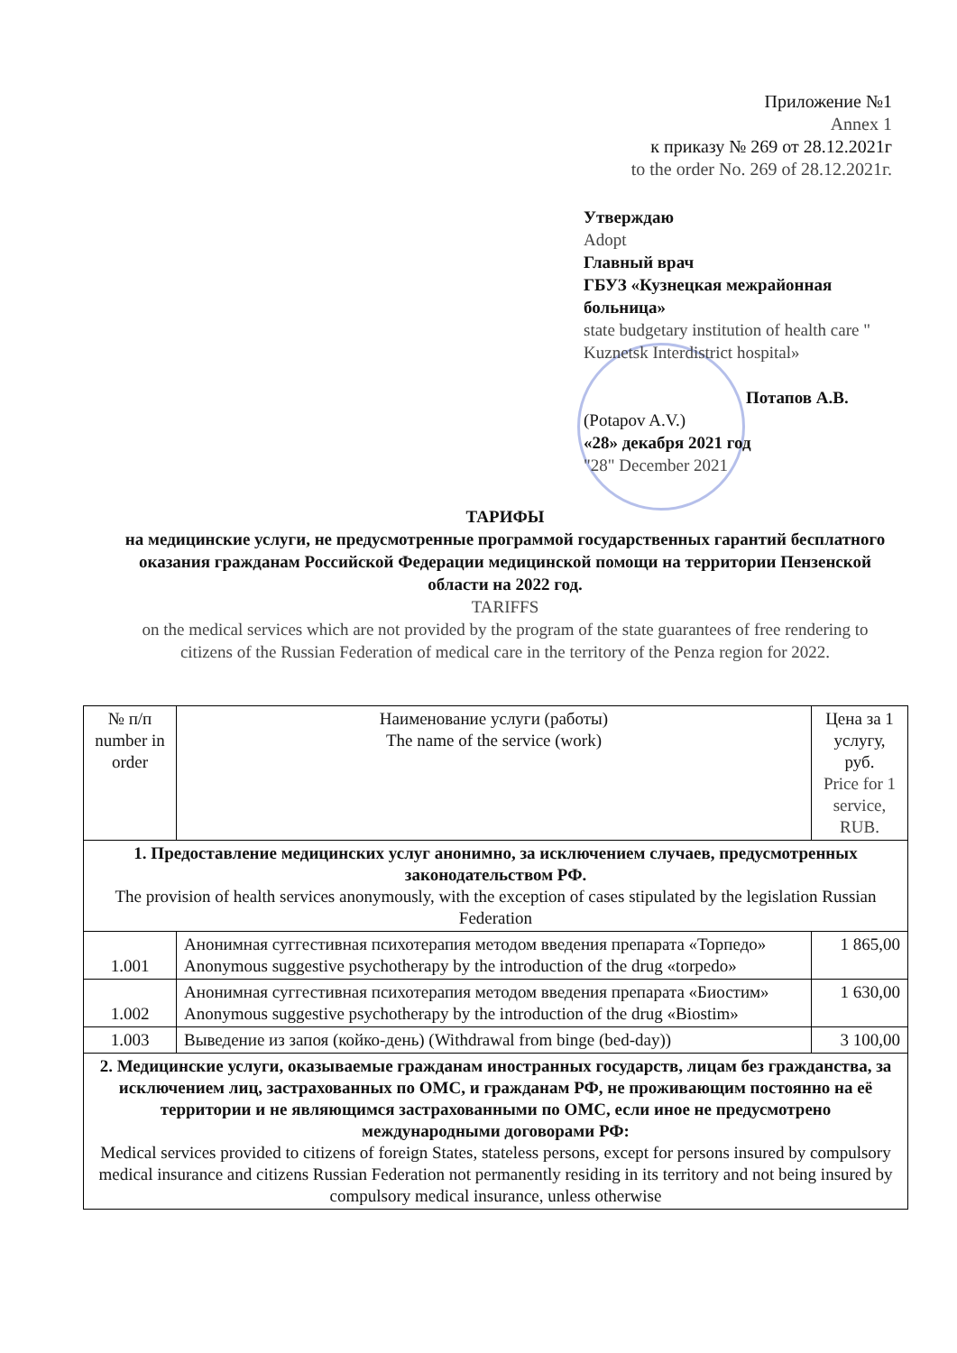Приложение №1
Annex 1
к приказу № 269 от 28.12.2021г
to the order No. 269 of 28.12.2021г.
Утверждаю
Adopt
Главный врач
ГБУЗ «Кузнецкая межрайонная больница»
state budgetary institution of health care " Kuznetsk Interdistrict hospital»
Потапов А.В.
(Potapov A.V.)
«28» декабря 2021 год
"28" December 2021
ТАРИФЫ
на медицинские услуги, не предусмотренные программой государственных гарантий бесплатного оказания гражданам Российской Федерации медицинской помощи на территории Пензенской области на 2022 год.
TARIFFS
on the medical services which are not provided by the program of the state guarantees of free rendering to citizens of the Russian Federation of medical care in the territory of the Penza region for 2022.
| № п/п number in order | Наименование услуги (работы) The name of the service (work) | Цена за 1 услугу, руб. Price for 1 service, RUB. |
| --- | --- | --- |
| 1. Предоставление медицинских услуг анонимно, за исключением случаев, предусмотренных законодательством РФ. The provision of health services anonymously, with the exception of cases stipulated by the legislation Russian Federation | | |
| 1.001 | Анонимная суггестивная психотерапия методом введения препарата «Торпедо» Anonymous suggestive psychotherapy by the introduction of the drug «torpedo» | 1 865,00 |
| 1.002 | Анонимная суггестивная психотерапия методом введения препарата «Биостим» Anonymous suggestive psychotherapy by the introduction of the drug «Biostim» | 1 630,00 |
| 1.003 | Выведение из запоя (койко-день) (Withdrawal from binge (bed-day)) | 3 100,00 |
| 2. Медицинские услуги, оказываемые гражданам иностранных государств, лицам без гражданства, за исключением лиц, застрахованных по ОМС, и гражданам РФ, не проживающим постоянно на её территории и не являющимся застрахованными по ОМС, если иное не предусмотрено международными договорами РФ: Medical services provided to citizens of foreign States, stateless persons, except for persons insured by compulsory medical insurance and citizens Russian Federation not permanently residing in its territory and not being insured by compulsory medical insurance, unless otherwise | | |